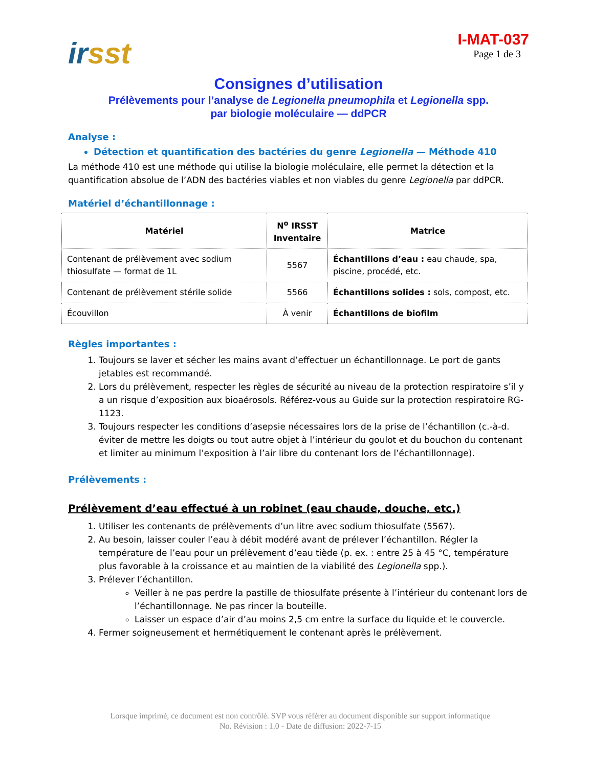ir sst
I-MAT-037
Page 1 de 3
Consignes d’utilisation
Prélèvements pour l’analyse de Legionella pneumophila et Legionella spp.
par biologie moléculaire — ddPCR
Analyse :
Détection et quantification des bactéries du genre Legionella — Méthode 410
La méthode 410 est une méthode qui utilise la biologie moléculaire, elle permet la détection et la quantification absolue de l’ADN des bactéries viables et non viables du genre Legionella par ddPCR.
Matériel d’échantillonnage :
| Matériel | N<sup>o</sup> IRSST Inventaire | Matrice |
| --- | --- | --- |
| Contenant de prélèvement avec sodium thiosulfate — format de 1L | 5567 | Échantillons d’eau : eau chaude, spa, piscine, procédé, etc. |
| Contenant de prélèvement stérile solide | 5566 | Échantillons solides : sols, compost, etc. |
| Écouvillon | À venir | Échantillons de biofilm |
Règles importantes :
1. Toujours se laver et sécher les mains avant d’effectuer un échantillonnage. Le port de gants jetables est recommandé.
2. Lors du prélèvement, respecter les règles de sécurité au niveau de la protection respiratoire s’il y a un risque d’exposition aux bioaérosols. Référez-vous au Guide sur la protection respiratoire RG-1123.
3. Toujours respecter les conditions d’asepsie nécessaires lors de la prise de l’échantillon (c.-à-d. éviter de mettre les doigts ou tout autre objet à l’intérieur du goulot et du bouchon du contenant et limiter au minimum l’exposition à l’air libre du contenant lors de l’échantillonnage).
Prélèvements :
Prélèvement d’eau effectué à un robinet (eau chaude, douche, etc.)
1. Utiliser les contenants de prélèvements d’un litre avec sodium thiosulfate (5567).
2. Au besoin, laisser couler l’eau à débit modéré avant de prélever l’échantillon. Régler la température de l’eau pour un prélèvement d’eau tiède (p. ex. : entre 25 à 45 °C, température plus favorable à la croissance et au maintien de la viabilité des Legionella spp.).
3. Prélever l’échantillon.
Veiller à ne pas perdre la pastille de thiosulfate présente à l’intérieur du contenant lors de l’échantillonnage. Ne pas rincer la bouteille.
Laisser un espace d’air d’au moins 2,5 cm entre la surface du liquide et le couvercle.
4. Fermer soigneusement et hermétiquement le contenant après le prélèvement.
Lorsque imprimé, ce document est non contrôlé. SVP vous référer au document disponible sur support informatique
No. Révision : 1.0 - Date de diffusion: 2022-7-15